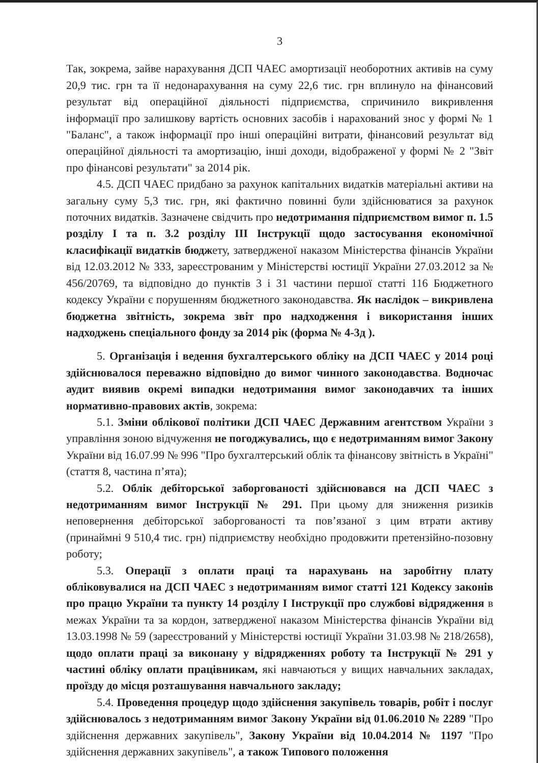3
Так, зокрема, зайве нарахування ДСП ЧАЕС амортизації необоротних активів на суму 20,9 тис. грн та її недонарахування на суму 22,6 тис. грн вплинуло на фінансовий результат від операційної діяльності підприємства, спричинило викривлення інформації про залишкову вартість основних засобів і нарахований знос у формі № 1 "Баланс", а також інформації про інші операційні витрати, фінансовий результат від операційної діяльності та амортизацію, інші доходи, відображеної у формі № 2 "Звіт про фінансові результати" за 2014 рік.
4.5. ДСП ЧАЕС придбано за рахунок капітальних видатків матеріальні активи на загальну суму 5,3 тис. грн, які фактично повинні були здійснюватися за рахунок поточних видатків. Зазначене свідчить про недотримання підприємством вимог п. 1.5 розділу I та п. 3.2 розділу III Інструкції щодо застосування економічної класифікації видатків бюджету, затвердженої наказом Міністерства фінансів України від 12.03.2012 № 333, зареєстрованим у Міністерстві юстиції України 27.03.2012 за № 456/20769, та відповідно до пунктів 3 і 31 частини першої статті 116 Бюджетного кодексу України є порушенням бюджетного законодавства. Як наслідок – викривлена бюджетна звітність, зокрема звіт про надходження і використання інших надходжень спеціального фонду за 2014 рік (форма № 4-3д ).
5. Організація і ведення бухгалтерського обліку на ДСП ЧАЕС у 2014 році здійснювалося переважно відповідно до вимог чинного законодавства. Водночас аудит виявив окремі випадки недотримання вимог законодавчих та інших нормативно-правових актів, зокрема:
5.1. Зміни облікової політики ДСП ЧАЕС Державним агентством України з управління зоною відчуження не погоджувались, що є недотриманням вимог Закону України від 16.07.99 № 996 "Про бухгалтерський облік та фінансову звітність в Україні" (стаття 8, частина п’ята);
5.2. Облік дебіторської заборгованості здійснювався на ДСП ЧАЕС з недотриманням вимог Інструкції № 291. При цьому для зниження ризиків неповернення дебіторської заборгованості та пов’язаної з цим втрати активу (принаймні 9 510,4 тис. грн) підприємству необхідно продовжити претензійно-позовну роботу;
5.3. Операції з оплати праці та нарахувань на заробітну плату обліковувалися на ДСП ЧАЕС з недотриманням вимог статті 121 Кодексу законів про працю України та пункту 14 розділу I Інструкції про службові відрядження в межах України та за кордон, затвердженої наказом Міністерства фінансів України від 13.03.1998 № 59 (зареєстрований у Міністерстві юстиції України 31.03.98 № 218/2658), щодо оплати праці за виконану у відрядженнях роботу та Інструкції № 291 у частині обліку оплати працівникам, які навчаються у вищих навчальних закладах, проїзду до місця розташування навчального закладу;
5.4. Проведення процедур щодо здійснення закупівель товарів, робіт і послуг здійснювалось з недотриманням вимог Закону України від 01.06.2010 № 2289 "Про здійснення державних закупівель", Закону України від 10.04.2014 № 1197 "Про здійснення державних закупівель", а також Типового положення